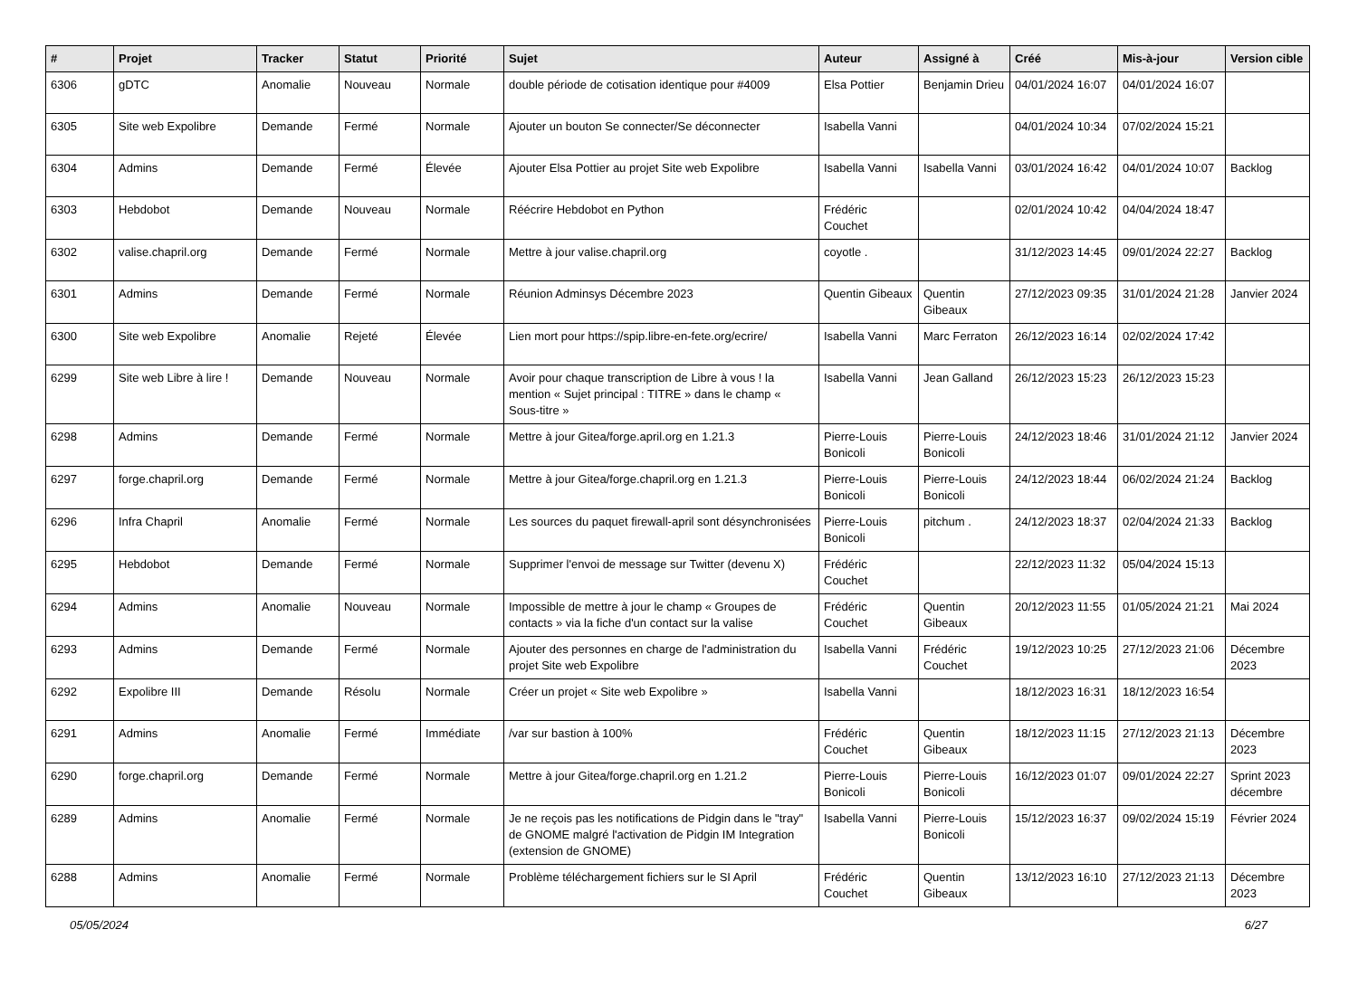| # | Projet | Tracker | Statut | Priorité | Sujet | Auteur | Assigné à | Créé | Mis-à-jour | Version cible |
| --- | --- | --- | --- | --- | --- | --- | --- | --- | --- | --- |
| 6306 | gDTC | Anomalie | Nouveau | Normale | double période de cotisation identique pour #4009 | Elsa Pottier | Benjamin Drieu | 04/01/2024 16:07 | 04/01/2024 16:07 | |
| 6305 | Site web Expolibre | Demande | Fermé | Normale | Ajouter un bouton Se connecter/Se déconnecter | Isabella Vanni | | 04/01/2024 10:34 | 07/02/2024 15:21 | |
| 6304 | Admins | Demande | Fermé | Élevée | Ajouter Elsa Pottier au projet Site web Expolibre | Isabella Vanni | Isabella Vanni | 03/01/2024 16:42 | 04/01/2024 10:07 | Backlog |
| 6303 | Hebdobot | Demande | Nouveau | Normale | Réécrire Hebdobot en Python | Frédéric Couchet | | 02/01/2024 10:42 | 04/04/2024 18:47 | |
| 6302 | valise.chapril.org | Demande | Fermé | Normale | Mettre à jour valise.chapril.org | coyotle . | | 31/12/2023 14:45 | 09/01/2024 22:27 | Backlog |
| 6301 | Admins | Demande | Fermé | Normale | Réunion Adminsys Décembre 2023 | Quentin Gibeaux | Quentin Gibeaux | 27/12/2023 09:35 | 31/01/2024 21:28 | Janvier 2024 |
| 6300 | Site web Expolibre | Anomalie | Rejeté | Élevée | Lien mort pour https://spip.libre-en-fete.org/ecrire/ | Isabella Vanni | Marc Ferraton | 26/12/2023 16:14 | 02/02/2024 17:42 | |
| 6299 | Site web Libre à lire ! | Demande | Nouveau | Normale | Avoir pour chaque transcription de Libre à vous ! la mention « Sujet principal : TITRE » dans le champ « Sous-titre » | Isabella Vanni | Jean Galland | 26/12/2023 15:23 | 26/12/2023 15:23 | |
| 6298 | Admins | Demande | Fermé | Normale | Mettre à jour Gitea/forge.april.org en 1.21.3 | Pierre-Louis Bonicoli | Pierre-Louis Bonicoli | 24/12/2023 18:46 | 31/01/2024 21:12 | Janvier 2024 |
| 6297 | forge.chapril.org | Demande | Fermé | Normale | Mettre à jour Gitea/forge.chapril.org en 1.21.3 | Pierre-Louis Bonicoli | Pierre-Louis Bonicoli | 24/12/2023 18:44 | 06/02/2024 21:24 | Backlog |
| 6296 | Infra Chapril | Anomalie | Fermé | Normale | Les sources du paquet firewall-april sont désynchronisées | Pierre-Louis Bonicoli | pitchum . | 24/12/2023 18:37 | 02/04/2024 21:33 | Backlog |
| 6295 | Hebdobot | Demande | Fermé | Normale | Supprimer l'envoi de message sur Twitter (devenu X) | Frédéric Couchet | | 22/12/2023 11:32 | 05/04/2024 15:13 | |
| 6294 | Admins | Anomalie | Nouveau | Normale | Impossible de mettre à jour le champ « Groupes de contacts » via la fiche d'un contact sur la valise | Frédéric Couchet | Quentin Gibeaux | 20/12/2023 11:55 | 01/05/2024 21:21 | Mai 2024 |
| 6293 | Admins | Demande | Fermé | Normale | Ajouter des personnes en charge de l'administration du projet Site web Expolibre | Isabella Vanni | Frédéric Couchet | 19/12/2023 10:25 | 27/12/2023 21:06 | Décembre 2023 |
| 6292 | Expolibre III | Demande | Résolu | Normale | Créer un projet « Site web Expolibre » | Isabella Vanni | | 18/12/2023 16:31 | 18/12/2023 16:54 | |
| 6291 | Admins | Anomalie | Fermé | Immédiate | /var sur bastion à 100% | Frédéric Couchet | Quentin Gibeaux | 18/12/2023 11:15 | 27/12/2023 21:13 | Décembre 2023 |
| 6290 | forge.chapril.org | Demande | Fermé | Normale | Mettre à jour Gitea/forge.chapril.org en 1.21.2 | Pierre-Louis Bonicoli | Pierre-Louis Bonicoli | 16/12/2023 01:07 | 09/01/2024 22:27 | Sprint 2023 décembre |
| 6289 | Admins | Anomalie | Fermé | Normale | Je ne reçois pas les notifications de Pidgin dans le "tray" de GNOME malgré l'activation de Pidgin IM Integration (extension de GNOME) | Isabella Vanni | Pierre-Louis Bonicoli | 15/12/2023 16:37 | 09/02/2024 15:19 | Février 2024 |
| 6288 | Admins | Anomalie | Fermé | Normale | Problème téléchargement fichiers sur le SI April | Frédéric Couchet | Quentin Gibeaux | 13/12/2023 16:10 | 27/12/2023 21:13 | Décembre 2023 |
05/05/2024 6/27